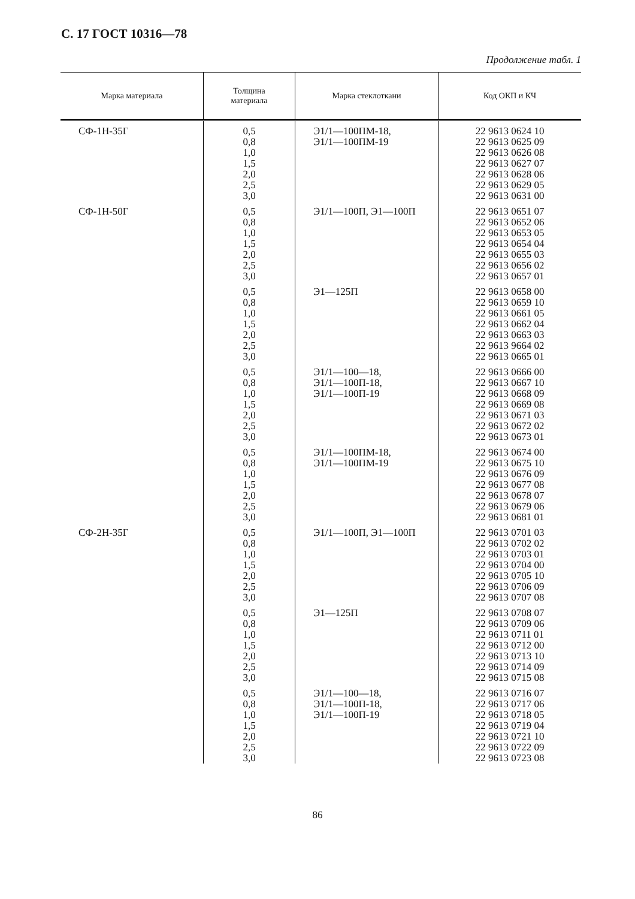С. 17 ГОСТ 10316—78
Продолжение табл. 1
| Марка материала | Толщина материала | Марка стеклоткани | Код ОКП и КЧ |
| --- | --- | --- | --- |
| СФ-1Н-35Г | 0,5 0,8 1,0 1,5 2,0 2,5 3,0 | Э1/1—100ПМ-18, Э1/1—100ПМ-19 | 22 9613 0624 10 22 9613 0625 09 22 9613 0626 08 22 9613 0627 07 22 9613 0628 06 22 9613 0629 05 22 9613 0631 00 |
| СФ-1Н-50Г | 0,5 0,8 1,0 1,5 2,0 2,5 3,0 | Э1/1—100П, Э1—100П | 22 9613 0651 07 22 9613 0652 06 22 9613 0653 05 22 9613 0654 04 22 9613 0655 03 22 9613 0656 02 22 9613 0657 01 |
| | 0,5 0,8 1,0 1,5 2,0 2,5 3,0 | Э1—125П | 22 9613 0658 00 22 9613 0659 10 22 9613 0661 05 22 9613 0662 04 22 9613 0663 03 22 9613 9664 02 22 9613 0665 01 |
| | 0,5 0,8 1,0 1,5 2,0 2,5 3,0 | Э1/1—100—18, Э1/1—100П-18, Э1/1—100П-19 | 22 9613 0666 00 22 9613 0667 10 22 9613 0668 09 22 9613 0669 08 22 9613 0671 03 22 9613 0672 02 22 9613 0673 01 |
| | 0,5 0,8 1,0 1,5 2,0 2,5 3,0 | Э1/1—100ПМ-18, Э1/1—100ПМ-19 | 22 9613 0674 00 22 9613 0675 10 22 9613 0676 09 22 9613 0677 08 22 9613 0678 07 22 9613 0679 06 22 9613 0681 01 |
| СФ-2Н-35Г | 0,5 0,8 1,0 1,5 2,0 2,5 3,0 | Э1/1—100П, Э1—100П | 22 9613 0701 03 22 9613 0702 02 22 9613 0703 01 22 9613 0704 00 22 9613 0705 10 22 9613 0706 09 22 9613 0707 08 |
| | 0,5 0,8 1,0 1,5 2,0 2,5 3,0 | Э1—125П | 22 9613 0708 07 22 9613 0709 06 22 9613 0711 01 22 9613 0712 00 22 9613 0713 10 22 9613 0714 09 22 9613 0715 08 |
| | 0,5 0,8 1,0 1,5 2,0 2,5 3,0 | Э1/1—100—18, Э1/1—100П-18, Э1/1—100П-19 | 22 9613 0716 07 22 9613 0717 06 22 9613 0718 05 22 9613 0719 04 22 9613 0721 10 22 9613 0722 09 22 9613 0723 08 |
86